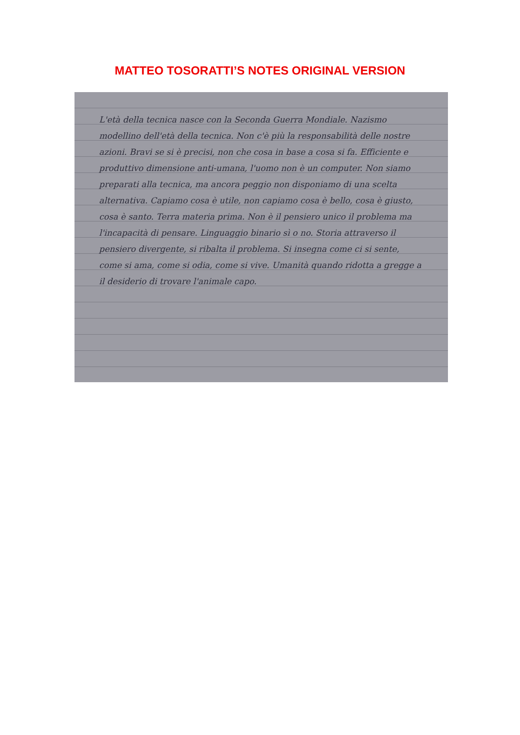MATTEO TOSORATTI’S NOTES ORIGINAL VERSION
L'età della tecnica nasce con la Seconda Guerra Mondiale. Nazismo modellino dell'età della tecnica. Non c'è più la responsabilità delle nostre azioni. Bravi se si è precisi, non che cosa in base a cosa si fa. Efficiente e produttivo dimensione anti-umana, l'uomo non è un computer. Non siamo preparati alla tecnica, ma ancora peggio non disponiamo di una scelta alternativa. Capiamo cosa è utile, non capiamo cosa è bello, cosa è giusto, cosa è santo. Terra materia prima. Non è il pensiero unico il problema ma l'incapacità di pensare. Linguaggio binario sì o no. Storia attraverso il pensiero divergente, si ribalta il problema. Si insegna come ci si sente, come si ama, come si odia, come si vive. Umanità quando ridotta a gregge a il desiderio di trovare l'animale capo.